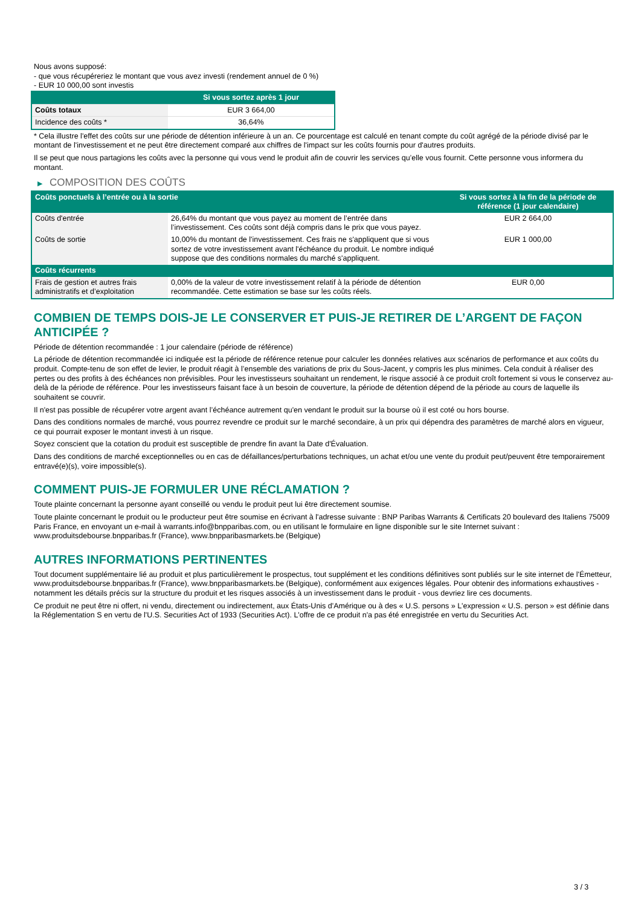Nous avons supposé:
- que vous récupéreriez le montant que vous avez investi (rendement annuel de 0 %)
- EUR 10 000,00 sont investis
| | Si vous sortez après 1 jour |
| --- | --- |
| Coûts totaux | EUR 3 664,00 |
| Incidence des coûts * | 36,64% |
* Cela illustre l'effet des coûts sur une période de détention inférieure à un an. Ce pourcentage est calculé en tenant compte du coût agrégé de la période divisé par le montant de l'investissement et ne peut être directement comparé aux chiffres de l'impact sur les coûts fournis pour d'autres produits.
Il se peut que nous partagions les coûts avec la personne qui vous vend le produit afin de couvrir les services qu’elle vous fournit. Cette personne vous informera du montant.
▶ COMPOSITION DES COÛTS
| Coûts ponctuels à l’entrée ou à la sortie | | Si vous sortez à la fin de la période de référence (1 jour calendaire) |
| --- | --- | --- |
| Coûts d'entrée | 26,64% du montant que vous payez au moment de l’entrée dans l’investissement. Ces coûts sont déjà compris dans le prix que vous payez. | EUR 2 664,00 |
| Coûts de sortie | 10,00% du montant de l'investissement. Ces frais ne s'appliquent que si vous sortez de votre investissement avant l'échéance du produit. Le nombre indiqué suppose que des conditions normales du marché s'appliquent. | EUR 1 000,00 |
| Coûts récurrents | | |
| Frais de gestion et autres frais administratifs et d’exploitation | 0,00% de la valeur de votre investissement relatif à la période de détention recommandée. Cette estimation se base sur les coûts réels. | EUR 0,00 |
COMBIEN DE TEMPS DOIS-JE LE CONSERVER ET PUIS-JE RETIRER DE L’ARGENT DE FAÇON ANTICIPÉE ?
Période de détention recommandée : 1 jour calendaire (période de référence)
La période de détention recommandée ici indiquée est la période de référence retenue pour calculer les données relatives aux scénarios de performance et aux coûts du produit. Compte-tenu de son effet de levier, le produit réagit à l’ensemble des variations de prix du Sous-Jacent, y compris les plus minimes. Cela conduit à réaliser des pertes ou des profits à des échéances non prévisibles. Pour les investisseurs souhaitant un rendement, le risque associé à ce produit croît fortement si vous le conservez au-delà de la période de référence. Pour les investisseurs faisant face à un besoin de couverture, la période de détention dépend de la période au cours de laquelle ils souhaitent se couvrir.
Il n'est pas possible de récupérer votre argent avant l’échéance autrement qu'en vendant le produit sur la bourse où il est coté ou hors bourse.
Dans des conditions normales de marché, vous pourrez revendre ce produit sur le marché secondaire, à un prix qui dépendra des paramètres de marché alors en vigueur, ce qui pourrait exposer le montant investi à un risque.
Soyez conscient que la cotation du produit est susceptible de prendre fin avant la Date d'Évaluation.
Dans des conditions de marché exceptionnelles ou en cas de défaillances/perturbations techniques, un achat et/ou une vente du produit peut/peuvent être temporairement entravé(e)(s), voire impossible(s).
COMMENT PUIS-JE FORMULER UNE RÉCLAMATION ?
Toute plainte concernant la personne ayant conseillé ou vendu le produit peut lui être directement soumise.
Toute plainte concernant le produit ou le producteur peut être soumise en écrivant à l'adresse suivante : BNP Paribas Warrants & Certificats 20 boulevard des Italiens 75009 Paris France, en envoyant un e-mail à warrants.info@bnpparibas.com, ou en utilisant le formulaire en ligne disponible sur le site Internet suivant : www.produitsdebourse.bnpparibas.fr (France), www.bnpparibasmarkets.be (Belgique)
AUTRES INFORMATIONS PERTINENTES
Tout document supplémentaire lié au produit et plus particulièrement le prospectus, tout supplément et les conditions définitives sont publiés sur le site internet de l'Émetteur, www.produitsdebourse.bnpparibas.fr (France), www.bnpparibasmarkets.be (Belgique), conformément aux exigences légales. Pour obtenir des informations exhaustives - notamment les détails précis sur la structure du produit et les risques associés à un investissement dans le produit - vous devriez lire ces documents.
Ce produit ne peut être ni offert, ni vendu, directement ou indirectement, aux États-Unis d'Amérique ou à des « U.S. persons » L'expression « U.S. person » est définie dans la Réglementation S en vertu de l'U.S. Securities Act of 1933 (Securities Act). L'offre de ce produit n'a pas été enregistrée en vertu du Securities Act.
3 / 3